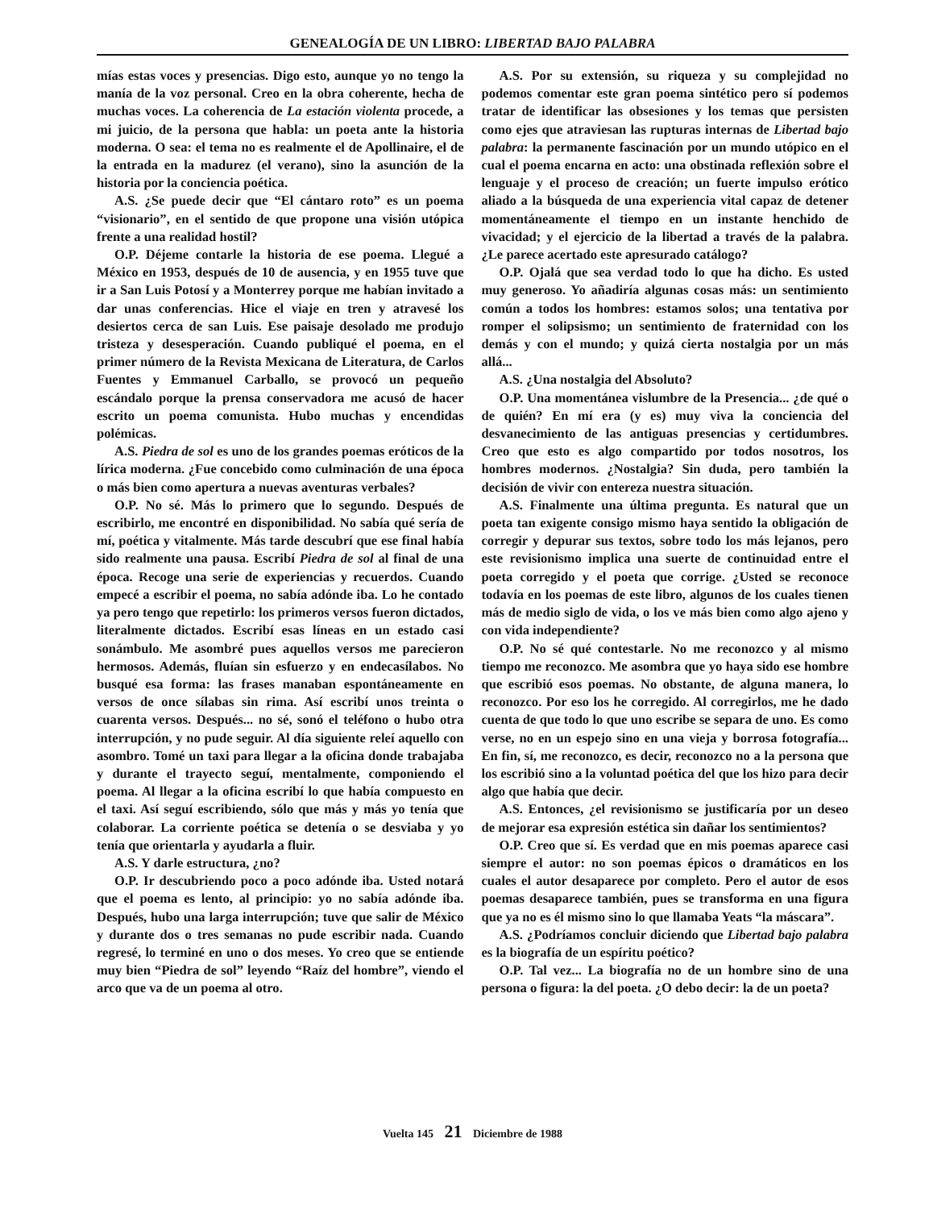GENEALOGÍA DE UN LIBRO: LIBERTAD BAJO PALABRA
mías estas voces y presencias. Digo esto, aunque yo no tengo la manía de la voz personal. Creo en la obra coherente, hecha de muchas voces. La coherencia de La estación violenta procede, a mi juicio, de la persona que habla: un poeta ante la historia moderna. O sea: el tema no es realmente el de Apollinaire, el de la entrada en la madurez (el verano), sino la asunción de la historia por la conciencia poética.
A.S. ¿Se puede decir que “El cántaro roto” es un poema “visionario”, en el sentido de que propone una visión utópica frente a una realidad hostil?
O.P. Déjeme contarle la historia de ese poema. Llegué a México en 1953, después de 10 de ausencia, y en 1955 tuve que ir a San Luis Potosí y a Monterrey porque me habían invitado a dar unas conferencias. Hice el viaje en tren y atravesé los desiertos cerca de san Luis. Ese paisaje desolado me produjo tristeza y desesperación. Cuando publiqué el poema, en el primer número de la Revista Mexicana de Literatura, de Carlos Fuentes y Emmanuel Carballo, se provocó un pequeño escándalo porque la prensa conservadora me acusó de hacer escrito un poema comunista. Hubo muchas y encendidas polémicas.
A.S. Piedra de sol es uno de los grandes poemas eróticos de la lírica moderna. ¿Fue concebido como culminación de una época o más bien como apertura a nuevas aventuras verbales?
O.P. No sé. Más lo primero que lo segundo. Después de escribirlo, me encontré en disponibilidad. No sabía qué sería de mí, poética y vitalmente. Más tarde descubrí que ese final había sido realmente una pausa. Escribí Piedra de sol al final de una época. Recoge una serie de experiencias y recuerdos. Cuando empecé a escribir el poema, no sabía adónde iba. Lo he contado ya pero tengo que repetirlo: los primeros versos fueron dictados, literalmente dictados. Escribí esas líneas en un estado casi sonámbulo. Me asombré pues aquellos versos me parecieron hermosos. Además, fluían sin esfuerzo y en endecasílabos. No busqué esa forma: las frases manaban espontáneamente en versos de once sílabas sin rima. Así escribí unos treinta o cuarenta versos. Después... no sé, sonó el teléfono o hubo otra interrupción, y no pude seguir. Al día siguiente releí aquello con asombro. Tomé un taxi para llegar a la oficina donde trabajaba y durante el trayecto seguí, mentalmente, componiendo el poema. Al llegar a la oficina escribí lo que había compuesto en el taxi. Así seguí escribiendo, sólo que más y más yo tenía que colaborar. La corriente poética se detenía o se desviaba y yo tenía que orientarla y ayudarla a fluir.
A.S. Y darle estructura, ¿no?
O.P. Ir descubriendo poco a poco adónde iba. Usted notará que el poema es lento, al principio: yo no sabía adónde iba. Después, hubo una larga interrupción; tuve que salir de México y durante dos o tres semanas no pude escribir nada. Cuando regresé, lo terminé en uno o dos meses. Yo creo que se entiende muy bien “Piedra de sol” leyendo “Raíz del hombre”, viendo el arco que va de un poema al otro.
A.S. Por su extensión, su riqueza y su complejidad no podemos comentar este gran poema sintético pero sí podemos tratar de identificar las obsesiones y los temas que persisten como ejes que atraviesan las rupturas internas de Libertad bajo palabra: la permanente fascinación por un mundo utópico en el cual el poema encarna en acto: una obstinada reflexión sobre el lenguaje y el proceso de creación; un fuerte impulso erótico aliado a la búsqueda de una experiencia vital capaz de detener momentáneamente el tiempo en un instante henchido de vivacidad; y el ejercicio de la libertad a través de la palabra. ¿Le parece acertado este apresurado catálogo?
O.P. Ojalá que sea verdad todo lo que ha dicho. Es usted muy generoso. Yo añadiría algunas cosas más: un sentimiento común a todos los hombres: estamos solos; una tentativa por romper el solipsismo; un sentimiento de fraternidad con los demás y con el mundo; y quizá cierta nostalgia por un más allá...
A.S. ¿Una nostalgia del Absoluto?
O.P. Una momentánea vislumbre de la Presencia... ¿de qué o de quién? En mí era (y es) muy viva la conciencia del desvanecimiento de las antiguas presencias y certidumbres. Creo que esto es algo compartido por todos nosotros, los hombres modernos. ¿Nostalgia? Sin duda, pero también la decisión de vivir con entereza nuestra situación.
A.S. Finalmente una última pregunta. Es natural que un poeta tan exigente consigo mismo haya sentido la obligación de corregir y depurar sus textos, sobre todo los más lejanos, pero este revisionismo implica una suerte de continuidad entre el poeta corregido y el poeta que corrige. ¿Usted se reconoce todavía en los poemas de este libro, algunos de los cuales tienen más de medio siglo de vida, o los ve más bien como algo ajeno y con vida independiente?
O.P. No sé qué contestarle. No me reconozco y al mismo tiempo me reconozco. Me asombra que yo haya sido ese hombre que escribió esos poemas. No obstante, de alguna manera, lo reconozco. Por eso los he corregido. Al corregirlos, me he dado cuenta de que todo lo que uno escribe se separa de uno. Es como verse, no en un espejo sino en una vieja y borrosa fotografía... En fin, sí, me reconozco, es decir, reconozco no a la persona que los escribió sino a la voluntad poética del que los hizo para decir algo que había que decir.
A.S. Entonces, ¿el revisionismo se justificaría por un deseo de mejorar esa expresión estética sin dañar los sentimientos?
O.P. Creo que sí. Es verdad que en mis poemas aparece casi siempre el autor: no son poemas épicos o dramáticos en los cuales el autor desaparece por completo. Pero el autor de esos poemas desaparece también, pues se transforma en una figura que ya no es él mismo sino lo que llamaba Yeats “la máscara”.
A.S. ¿Podríamos concluir diciendo que Libertad bajo palabra es la biografía de un espíritu poético?
O.P. Tal vez... La biografía no de un hombre sino de una persona o figura: la del poeta. ¿O debo decir: la de un poeta?
Vuelta 145 21 Diciembre de 1988